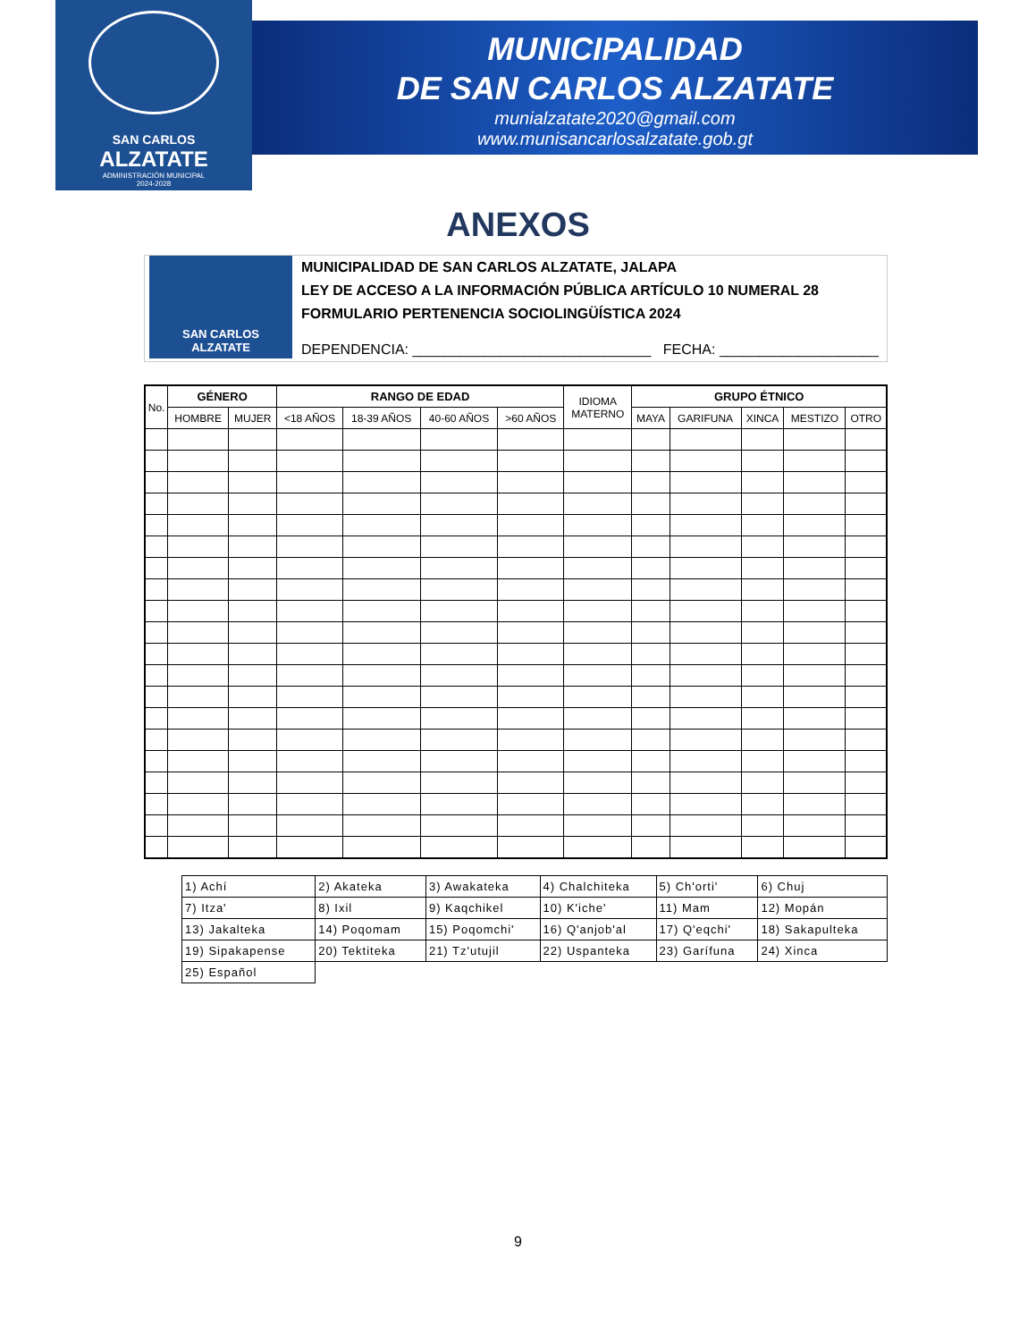SAN CARLOS
ALZATATE
ADMINISTRACIÓN MUNICIPAL
2024-2028
MUNICIPALIDAD
DE SAN CARLOS ALZATATE
munialzatate2020@gmail.com
www.munisancarlosalzatate.gob.gt
ANEXOS
SAN CARLOS
ALZATATE
MUNICIPALIDAD DE SAN CARLOS ALZATATE, JALAPA
LEY DE ACCESO A LA INFORMACIÓN PÚBLICA ARTÍCULO 10 NUMERAL 28
FORMULARIO PERTENENCIA SOCIOLINGÜÍSTICA 2024
DEPENDENCIA: ______________________________ FECHA: ____________________
| No. | GÉNERO | | RANGO DE EDAD | | | | IDIOMA MATERNO | GRUPO ÉTNICO | | | | |
| --- | --- | --- | --- | --- | --- | --- | --- | --- | --- | --- | --- | --- |
| | HOMBRE | MUJER | <18 AÑOS | 18-39 AÑOS | 40-60 AÑOS | >60 AÑOS | | MAYA | GARIFUNA | XINCA | MESTIZO | OTRO |
| 1) Achí | 2) Akateka | 3) Awakateka | 4) Chalchiteka | 5) Ch'orti' | 6) Chuj |
| 7) Itza' | 8) Ixil | 9) Kaqchikel | 10) K'iche' | 11) Mam | 12) Mopán |
| 13) Jakalteka | 14) Poqomam | 15) Poqomchi' | 16) Q'anjob'al | 17) Q'eqchi' | 18) Sakapulteka |
| 19) Sipakapense | 20) Tektiteka | 21) Tz'utujil | 22) Uspanteka | 23) Garífuna | 24) Xinca |
| 25) Español | | | | | |
9